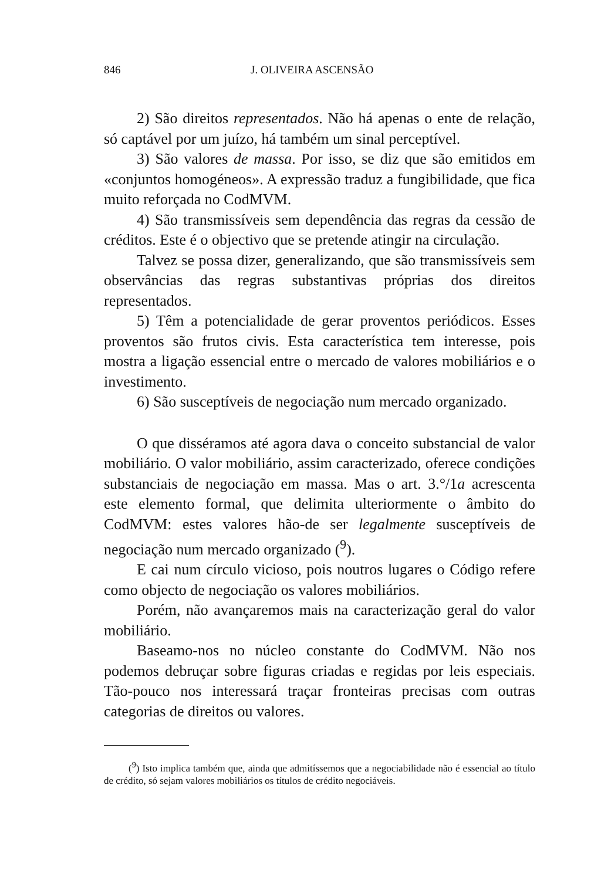846 J. OLIVEIRA ASCENSÃO
2) São direitos representados. Não há apenas o ente de relação, só captável por um juízo, há também um sinal perceptível.
3) São valores de massa. Por isso, se diz que são emitidos em «conjuntos homogéneos». A expressão traduz a fungibilidade, que fica muito reforçada no CodMVM.
4) São transmissíveis sem dependência das regras da cessão de créditos. Este é o objectivo que se pretende atingir na circulação.
Talvez se possa dizer, generalizando, que são transmissíveis sem observâncias das regras substantivas próprias dos direitos representados.
5) Têm a potencialidade de gerar proventos periódicos. Esses proventos são frutos civis. Esta característica tem interesse, pois mostra a ligação essencial entre o mercado de valores mobiliários e o investimento.
6) São susceptíveis de negociação num mercado organizado.
O que disséramos até agora dava o conceito substancial de valor mobiliário. O valor mobiliário, assim caracterizado, oferece condições substanciais de negociação em massa. Mas o art. 3.°/1a acrescenta este elemento formal, que delimita ulteriormente o âmbito do CodMVM: estes valores hão-de ser legalmente susceptíveis de negociação num mercado organizado (<sup>9</sup>).
E cai num círculo vicioso, pois noutros lugares o Código refere como objecto de negociação os valores mobiliários.
Porém, não avançaremos mais na caracterização geral do valor mobiliário.
Baseamo-nos no núcleo constante do CodMVM. Não nos podemos debruçar sobre figuras criadas e regidas por leis especiais. Tão-pouco nos interessará traçar fronteiras precisas com outras categorias de direitos ou valores.
(<sup>9</sup>) Isto implica também que, ainda que admitíssemos que a negociabilidade não é essencial ao título de crédito, só sejam valores mobiliários os títulos de crédito negociáveis.